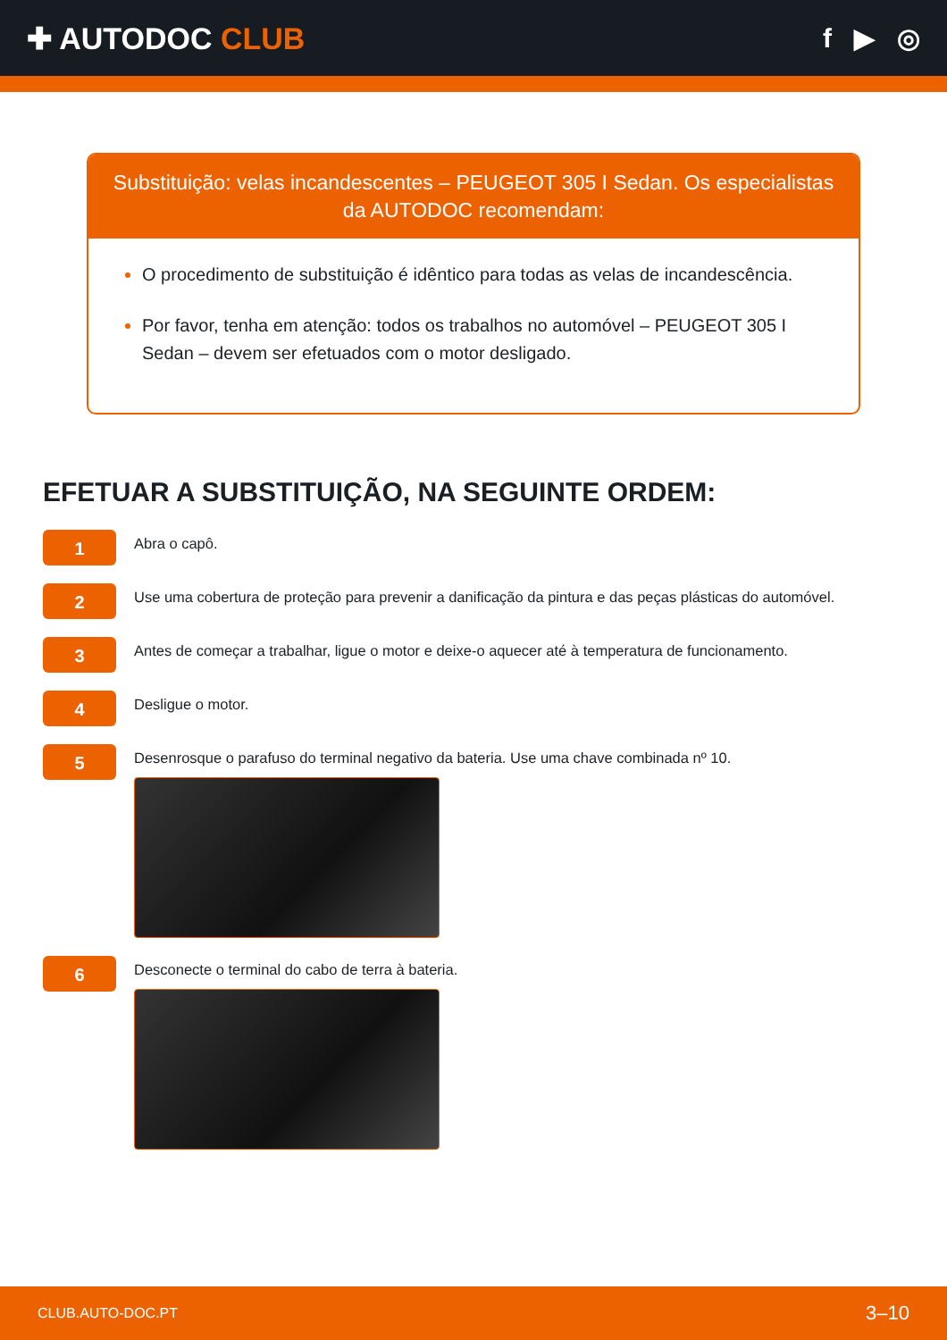✚ AUTODOC CLUB f ▶ ◎
Substituição: velas incandescentes – PEUGEOT 305 I Sedan. Os especialistas da AUTODOC recomendam:
O procedimento de substituição é idêntico para todas as velas de incandescência.
Por favor, tenha em atenção: todos os trabalhos no automóvel – PEUGEOT 305 I Sedan – devem ser efetuados com o motor desligado.
EFETUAR A SUBSTITUIÇÃO, NA SEGUINTE ORDEM:
1
Abra o capô.
2
Use uma cobertura de proteção para prevenir a danificação da pintura e das peças plásticas do automóvel.
3
Antes de começar a trabalhar, ligue o motor e deixe-o aquecer até à temperatura de funcionamento.
4
Desligue o motor.
5
Desenrosque o parafuso do terminal negativo da bateria. Use uma chave combinada nº 10.
6
Desconecte o terminal do cabo de terra à bateria.
CLUB.AUTO-DOC.PT 3–10